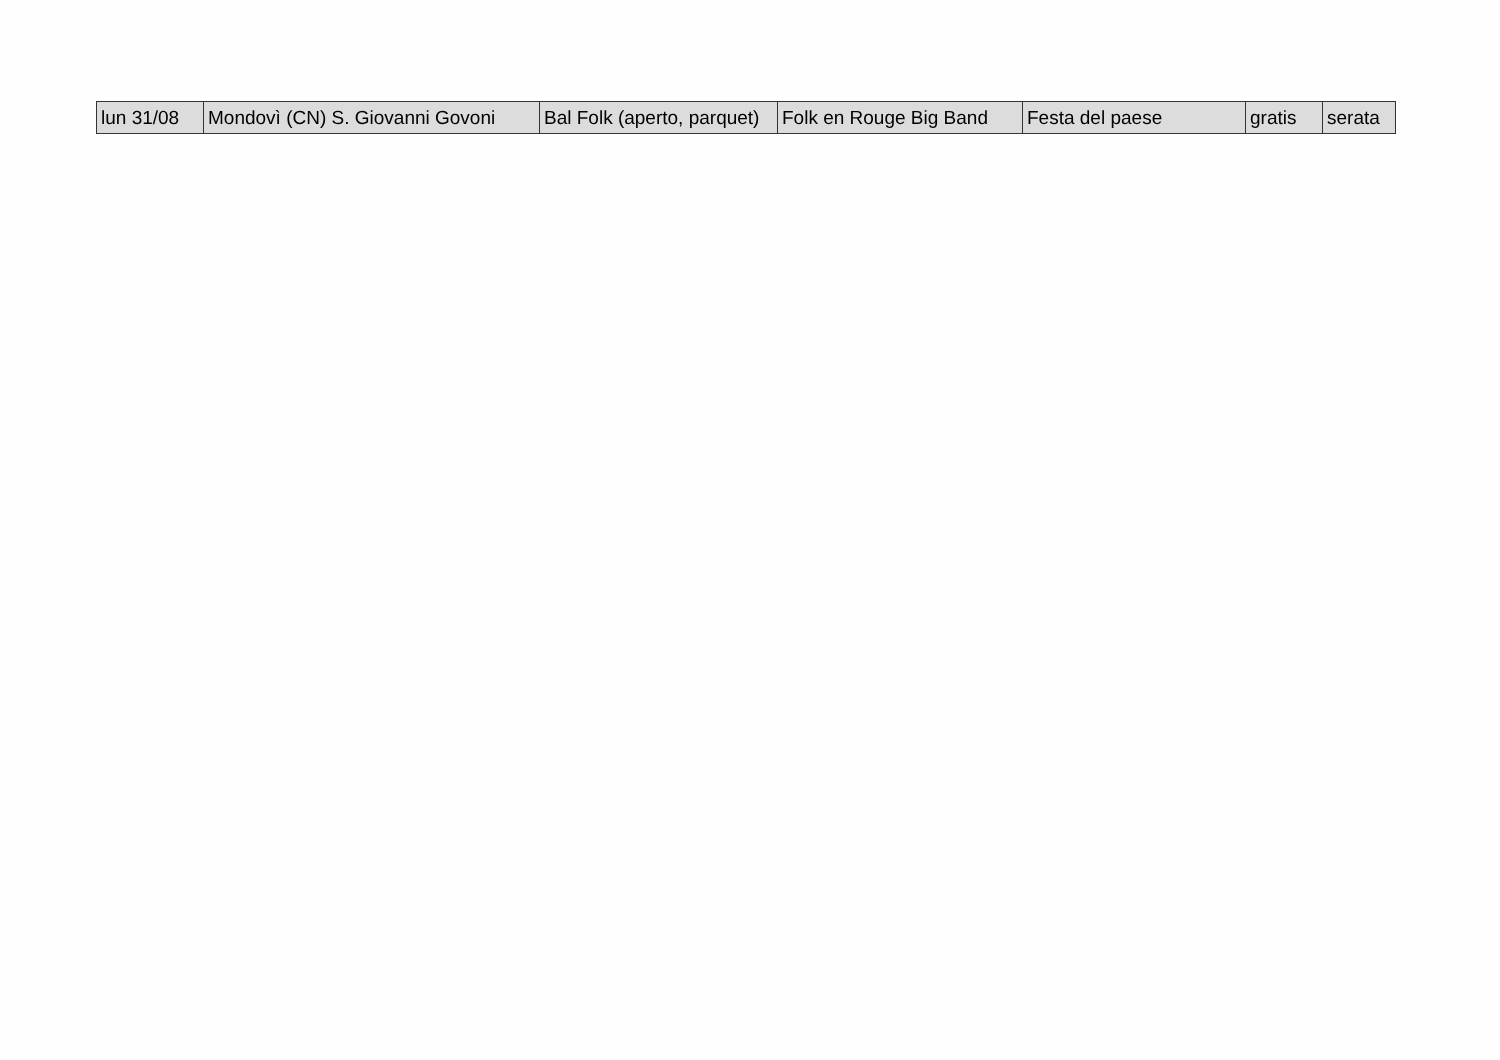| lun 31/08 | Mondovì (CN) S. Giovanni Govoni | Bal Folk (aperto, parquet) | Folk en Rouge Big Band | Festa del paese | gratis | serata |